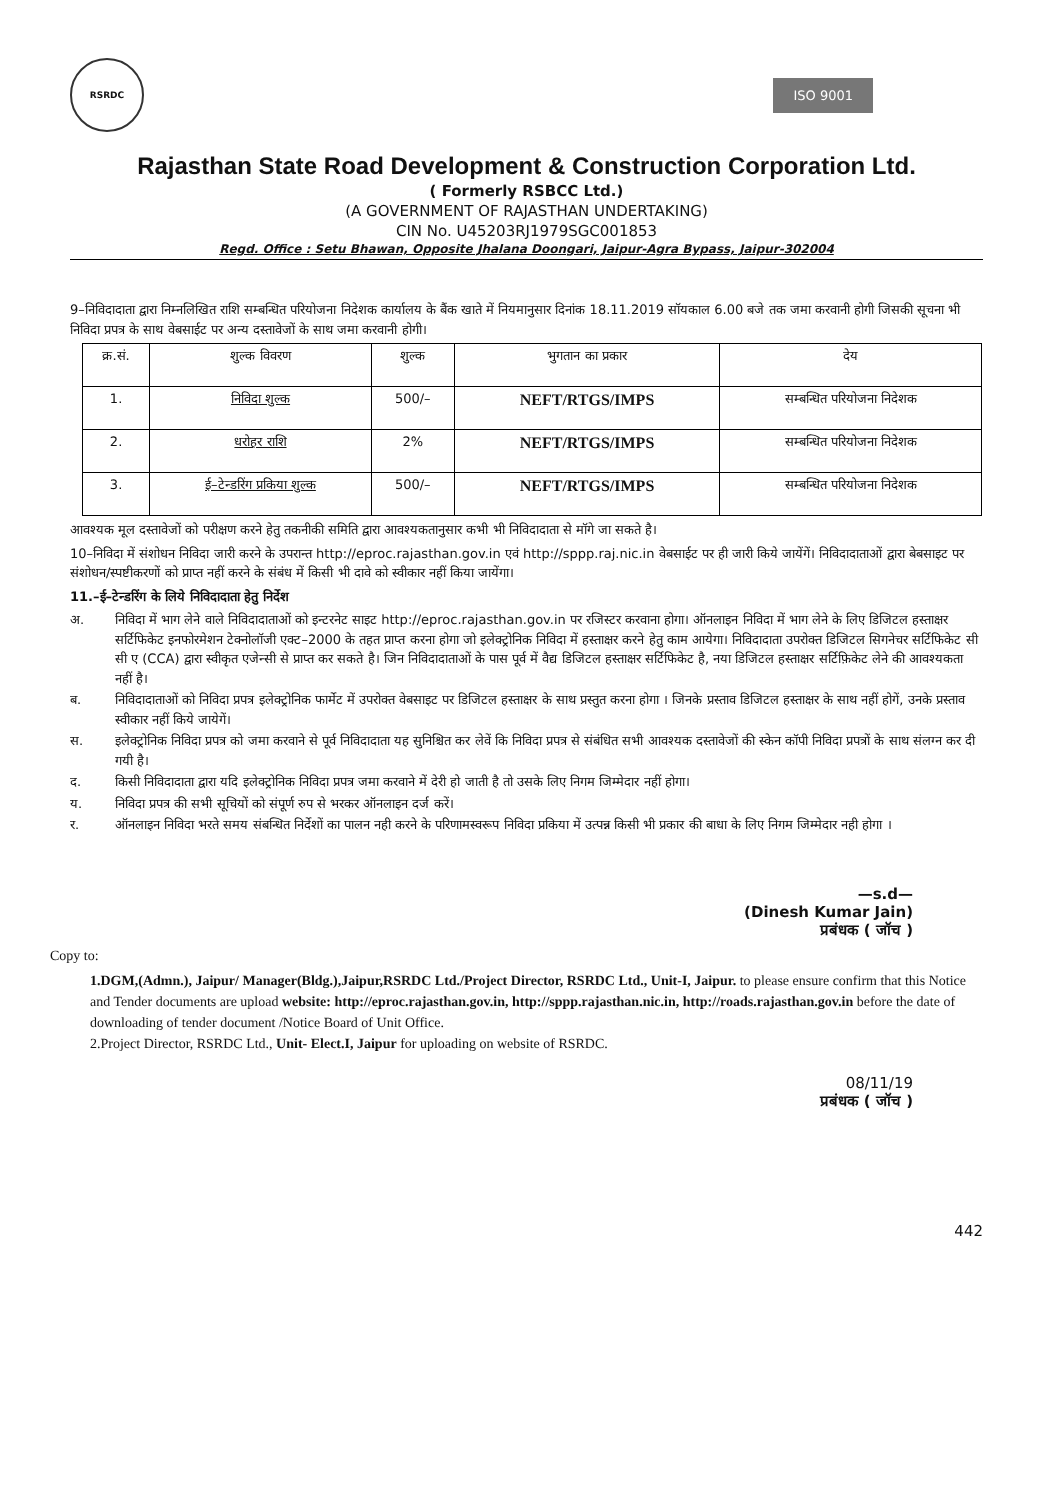RSRDC
ISO 9001
Rajasthan State Road Development & Construction Corporation Ltd.
( Formerly RSBCC Ltd.)
(A GOVERNMENT OF RAJASTHAN UNDERTAKING)
CIN No. U45203RJ1979SGC001853
Regd. Office : Setu Bhawan, Opposite Jhalana Doongari, Jaipur-Agra Bypass, Jaipur-302004
9–निविदादाता द्वारा निम्नलिखित राशि सम्बन्धित परियोजना निदेशक कार्यालय के बैंक खाते में नियमानुसार दिनांक 18.11.2019 सॉयकाल 6.00 बजे तक जमा करवानी होगी जिसकी सूचना भी निविदा प्रपत्र के साथ वेबसाईट पर अन्य दस्तावेजों के साथ जमा करवानी होगी।
| क्र.सं. | शुल्क विवरण | शुल्क | भुगतान का प्रकार | देय |
| --- | --- | --- | --- | --- |
| 1. | निविदा शुल्क | 500/– | NEFT/RTGS/IMPS | सम्बन्धित परियोजना निदेशक |
| 2. | धरोहर राशि | 2% | NEFT/RTGS/IMPS | सम्बन्धित परियोजना निदेशक |
| 3. | ई–टेन्डरिंग प्रकिया शुल्क | 500/– | NEFT/RTGS/IMPS | सम्बन्धित परियोजना निदेशक |
आवश्यक मूल दस्तावेजों को परीक्षण करने हेतु तकनीकी समिति द्वारा आवश्यकतानुसार कभी भी निविदादाता से मॉगे जा सकते है।
10–निविदा में संशोधन निविदा जारी करने के उपरान्त http://eproc.rajasthan.gov.in एवं http://sppp.raj.nic.in वेबसाईट पर ही जारी किये जायेंगें। निविदादाताओं द्वारा बेबसाइट पर संशोधन/स्पष्टीकरणों को प्राप्त नहीं करने के संबंध में किसी भी दावे को स्वीकार नहीं किया जायेंगा।
11.–ई–टेन्डरिंग के लिये निविदादाता हेतु निर्देश
अ. निविदा में भाग लेने वाले निविदादाताओं को इन्टरनेट साइट http://eproc.rajasthan.gov.in पर रजिस्टर करवाना होगा। ऑनलाइन निविदा में भाग लेने के लिए डिजिटल हस्ताक्षर सर्टिफिकेट इनफोरमेशन टेक्नोलॉजी एक्ट–2000 के तहत प्राप्त करना होगा जो इलेक्ट्रोनिक निविदा में हस्ताक्षर करने हेतु काम आयेगा। निविदादाता उपरोक्त डिजिटल सिगनेचर सर्टिफिकेट सी सी ए (CCA) द्वारा स्वीकृत एजेन्सी से प्राप्त कर सकते है। जिन निविदादाताओं के पास पूर्व में वैद्य डिजिटल हस्ताक्षर सर्टिफिकेट है, नया डिजिटल हस्ताक्षर सर्टिफ़िकेट लेने की आवश्यकता नहीं है।
ब. निविदादाताओं को निविदा प्रपत्र इलेक्ट्रोनिक फार्मेट में उपरोक्त वेबसाइट पर डिजिटल हस्ताक्षर के साथ प्रस्तुत करना होगा । जिनके प्रस्ताव डिजिटल हस्ताक्षर के साथ नहीं होगें, उनके प्रस्ताव स्वीकार नहीं किये जायेगें।
स. इलेक्ट्रोनिक निविदा प्रपत्र को जमा करवाने से पूर्व निविदादाता यह सुनिश्चित कर लेवें कि निविदा प्रपत्र से संबंधित सभी आवश्यक दस्तावेजों की स्केन कॉपी निविदा प्रपत्रों के साथ संलग्न कर दी गयी है।
द. किसी निविदादाता द्वारा यदि इलेक्ट्रोनिक निविदा प्रपत्र जमा करवाने में देरी हो जाती है तो उसके लिए निगम जिम्मेदार नहीं होगा।
य. निविदा प्रपत्र की सभी सूचियों को संपूर्ण रुप से भरकर ऑनलाइन दर्ज करें।
र. ऑनलाइन निविदा भरते समय संबन्धित निर्देशों का पालन नही करने के परिणामस्वरूप निविदा प्रकिया में उत्पन्न किसी भी प्रकार की बाधा के लिए निगम जिम्मेदार नही होगा ।
—s.d—
(Dinesh Kumar Jain)
प्रबंधक ( जॉच )
Copy to:
1.DGM,(Admn.), Jaipur/ Manager(Bldg.),Jaipur,RSRDC Ltd./Project Director, RSRDC Ltd., Unit-I, Jaipur. to please ensure confirm that this Notice and Tender documents are upload website: http://eproc.rajasthan.gov.in, http://sppp.rajasthan.nic.in, http://roads.rajasthan.gov.in before the date of downloading of tender document /Notice Board of Unit Office.
2.Project Director, RSRDC Ltd., Unit- Elect.I, Jaipur for uploading on website of RSRDC.
08/11/19
प्रबंधक ( जॉच )
442